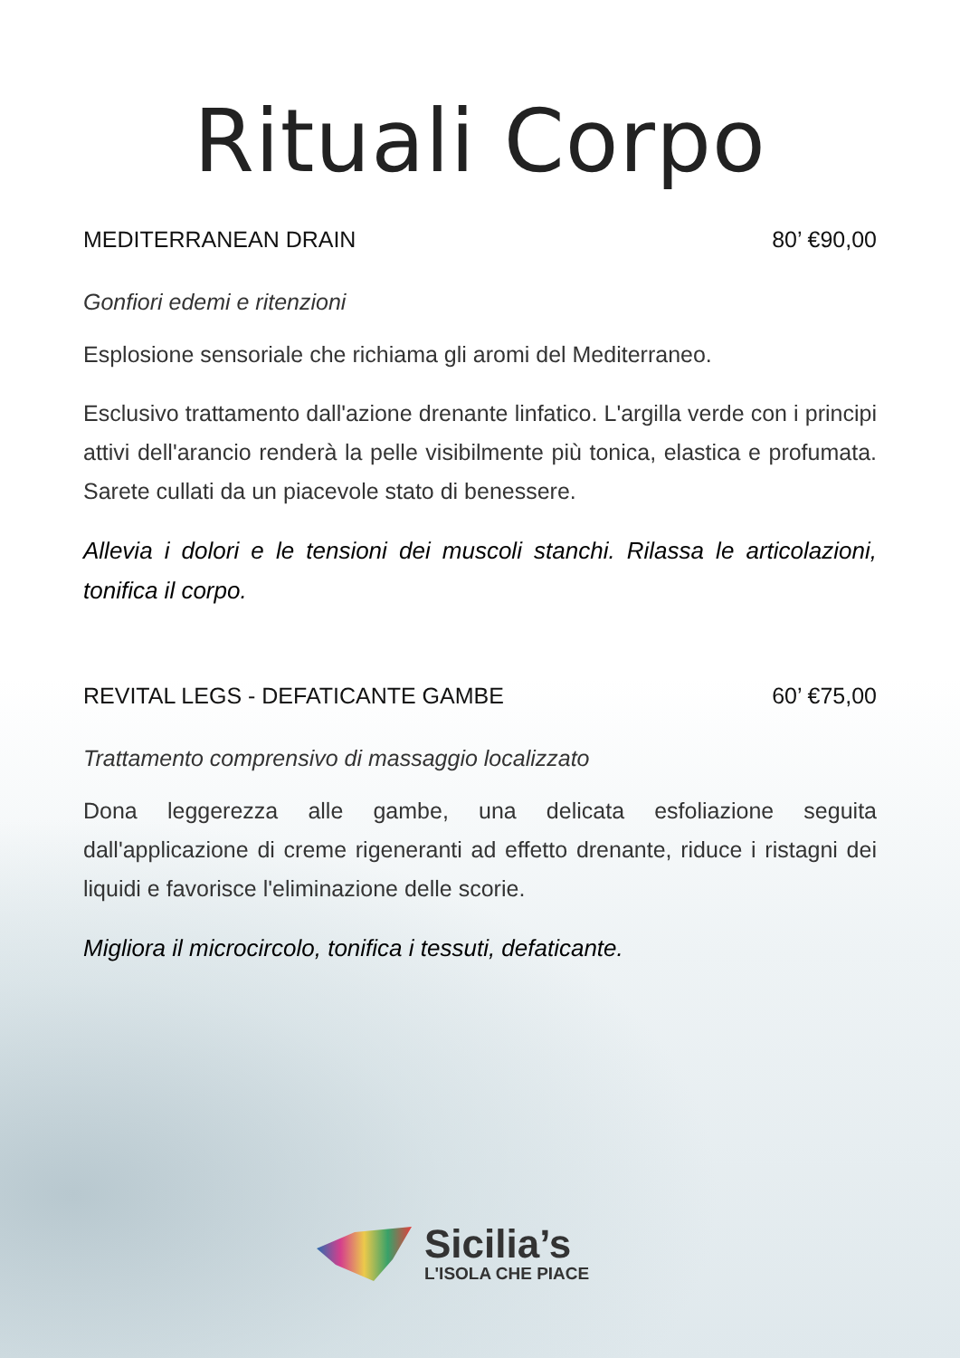Rituali Corpo
MEDITERRANEAN DRAIN 80’ €90,00
Gonfiori edemi e ritenzioni
Esplosione sensoriale che richiama gli aromi del Mediterraneo.
Esclusivo trattamento dall'azione drenante linfatico. L'argilla verde con i principi attivi dell'arancio renderà la pelle visibilmente più tonica, elastica e profumata. Sarete cullati da un piacevole stato di benessere.
Allevia i dolori e le tensioni dei muscoli stanchi. Rilassa le articolazioni, tonifica il corpo.
REVITAL LEGS - DEFATICANTE GAMBE 60’ €75,00
Trattamento comprensivo di massaggio localizzato
Dona leggerezza alle gambe, una delicata esfoliazione seguita dall'applicazione di creme rigeneranti ad effetto drenante, riduce i ristagni dei liquidi e favorisce l'eliminazione delle scorie.
Migliora il microcircolo, tonifica i tessuti, defaticante.
Sicilia’s
L'ISOLA CHE PIACE